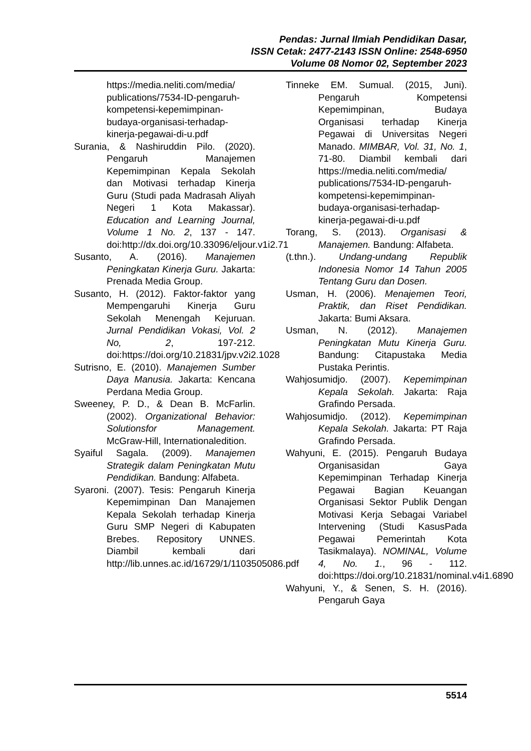Pendas: Jurnal Ilmiah Pendidikan Dasar,
ISSN Cetak: 2477-2143 ISSN Online: 2548-6950
Volume 08 Nomor 02, September 2023
https://media.neliti.com/media/ publications/7534-ID-pengaruh-kompetensi-kepemimpinan-budaya-organisasi-terhadap-kinerja-pegawai-di-u.pdf
Surania, & Nashiruddin Pilo. (2020). Pengaruh Manajemen Kepemimpinan Kepala Sekolah dan Motivasi terhadap Kinerja Guru (Studi pada Madrasah Aliyah Negeri 1 Kota Makassar). Education and Learning Journal, Volume 1 No. 2, 137 - 147. doi:http://dx.doi.org/10.33096/eljour.v1i2.71
Susanto, A. (2016). Manajemen Peningkatan Kinerja Guru. Jakarta: Prenada Media Group.
Susanto, H. (2012). Faktor-faktor yang Mempengaruhi Kinerja Guru Sekolah Menengah Kejuruan. Jurnal Pendidikan Vokasi, Vol. 2 No, 2, 197-212. doi:https://doi.org/10.21831/jpv.v2i2.1028
Sutrisno, E. (2010). Manajemen Sumber Daya Manusia. Jakarta: Kencana Perdana Media Group.
Sweeney, P. D., & Dean B. McFarlin. (2002). Organizational Behavior: Solutionsfor Management. McGraw-Hill, Internationaledition.
Syaiful Sagala. (2009). Manajemen Strategik dalam Peningkatan Mutu Pendidikan. Bandung: Alfabeta.
Syaroni. (2007). Tesis: Pengaruh Kinerja Kepemimpinan Dan Manajemen Kepala Sekolah terhadap Kinerja Guru SMP Negeri di Kabupaten Brebes. Repository UNNES. Diambil kembali dari http://lib.unnes.ac.id/16729/1/1103505086.pdf
Tinneke EM. Sumual. (2015, Juni). Pengaruh Kompetensi Kepemimpinan, Budaya Organisasi terhadap Kinerja Pegawai di Universitas Negeri Manado. MIMBAR, Vol. 31, No. 1, 71-80. Diambil kembali dari https://media.neliti.com/media/ publications/7534-ID-pengaruh-kompetensi-kepemimpinan-budaya-organisasi-terhadap-kinerja-pegawai-di-u.pdf
Torang, S. (2013). Organisasi & Manajemen. Bandung: Alfabeta.
(t.thn.). Undang-undang Republik Indonesia Nomor 14 Tahun 2005 Tentang Guru dan Dosen.
Usman, H. (2006). Menajemen Teori, Praktik, dan Riset Pendidikan. Jakarta: Bumi Aksara.
Usman, N. (2012). Manajemen Peningkatan Mutu Kinerja Guru. Bandung: Citapustaka Media Pustaka Perintis.
Wahjosumidjo. (2007). Kepemimpinan Kepala Sekolah. Jakarta: Raja Grafindo Persada.
Wahjosumidjo. (2012). Kepemimpinan Kepala Sekolah. Jakarta: PT Raja Grafindo Persada.
Wahyuni, E. (2015). Pengaruh Budaya Organisasidan Gaya Kepemimpinan Terhadap Kinerja Pegawai Bagian Keuangan Organisasi Sektor Publik Dengan Motivasi Kerja Sebagai Variabel Intervening (Studi KasusPada Pegawai Pemerintah Kota Tasikmalaya). NOMINAL, Volume 4, No. 1., 96 - 112. doi:https://doi.org/10.21831/nominal.v4i1.6890
Wahyuni, Y., & Senen, S. H. (2016). Pengaruh Gaya
5514